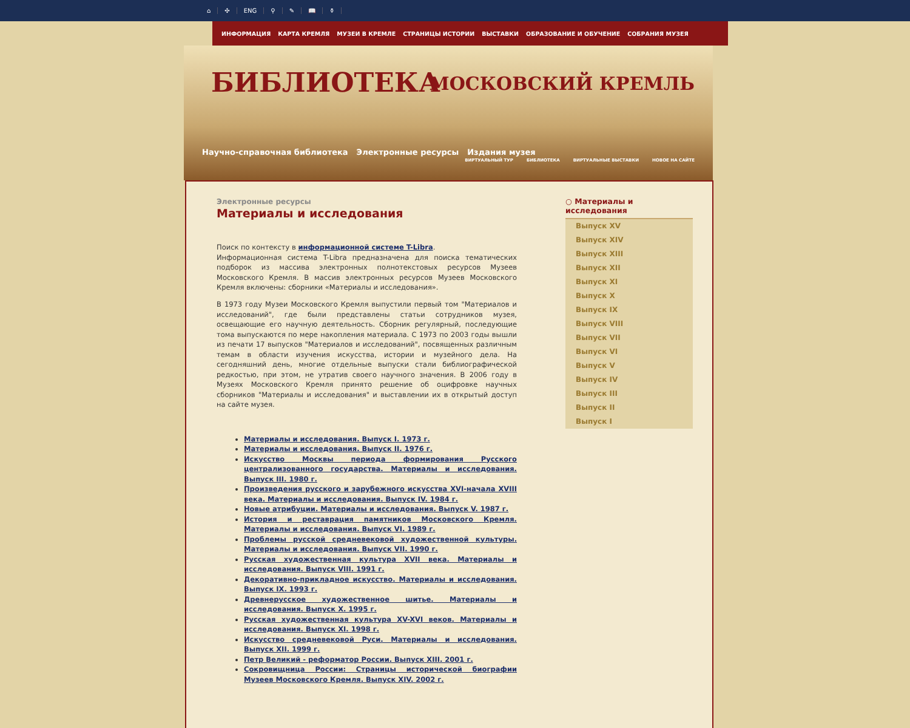⌂ ✣ ENG ⚲ ✎ 📖 ⚱
ИНФОРМАЦИЯ КАРТА КРЕМЛЯ МУЗЕИ В КРЕМЛЕ СТРАНИЦЫ ИСТОРИИ ВЫСТАВКИ ОБРАЗОВАНИЕ И ОБУЧЕНИЕ СОБРАНИЯ МУЗЕЯ
БИБЛИОТЕКА МОСКОВСКИЙ КРЕМЛЬ
Научно-справочная библиотека Электронные ресурсы Издания музея
ВИРТУАЛЬНЫЙ ТУР БИБЛИОТЕКА ВИРТУАЛЬНЫЕ ВЫСТАВКИ НОВОЕ НА САЙТЕ
Электронные ресурсы
Материалы и исследования
Поиск по контексту в информационной системе T-Libra.
Информационная система T-Libra предназначена для поиска тематических подборок из массива электронных полнотекстовых ресурсов Музеев Московского Кремля. В массив электронных ресурсов Музеев Московского Кремля включены: сборники «Материалы и исследования».
В 1973 году Музеи Московского Кремля выпустили первый том "Материалов и исследований", где были представлены статьи сотрудников музея, освещающие его научную деятельность. Сборник регулярный, последующие тома выпускаются по мере накопления материала. С 1973 по 2003 годы вышли из печати 17 выпусков "Материалов и исследований", посвященных различным темам в области изучения искусства, истории и музейного дела. На сегодняшний день, многие отдельные выпуски стали библиографической редкостью, при этом, не утратив своего научного значения. В 2006 году в Музеях Московского Кремля принято решение об оцифровке научных сборников "Материалы и исследования" и выставлении их в открытый доступ на сайте музея.
Материалы и исследования. Выпуск I. 1973 г.
Материалы и исследования. Выпуск II. 1976 г.
Искусство Москвы периода формирования Русского централизованного государства. Материалы и исследования. Выпуск III. 1980 г.
Произведения русского и зарубежного искусства XVI-начала XVIII века. Материалы и исследования. Выпуск IV. 1984 г.
Новые атрибуции. Материалы и исследования. Выпуск V. 1987 г.
История и реставрация памятников Московского Кремля. Материалы и исследования. Выпуск VI. 1989 г.
Проблемы русской средневековой художественной культуры. Материалы и исследования. Выпуск VII. 1990 г.
Русская художественная культура XVII века. Материалы и исследования. Выпуск VIII. 1991 г.
Декоративно-прикладное искусство. Материалы и исследования. Выпуск IX. 1993 г.
Древнерусское художественное шитье. Материалы и исследования. Выпуск X. 1995 г.
Русская художественная культура XV-XVI веков. Материалы и исследования. Выпуск XI. 1998 г.
Искусство средневековой Руси. Материалы и исследования. Выпуск XII. 1999 г.
Петр Великий - реформатор России. Выпуск XIII. 2001 г.
Сокровищница России: Страницы исторической биографии Музеев Московского Кремля. Выпуск XIV. 2002 г.
○ Материалы и исследования
Выпуск XV
Выпуск XIV
Выпуск XIII
Выпуск XII
Выпуск XI
Выпуск X
Выпуск IX
Выпуск VIII
Выпуск VII
Выпуск VI
Выпуск V
Выпуск IV
Выпуск III
Выпуск II
Выпуск I